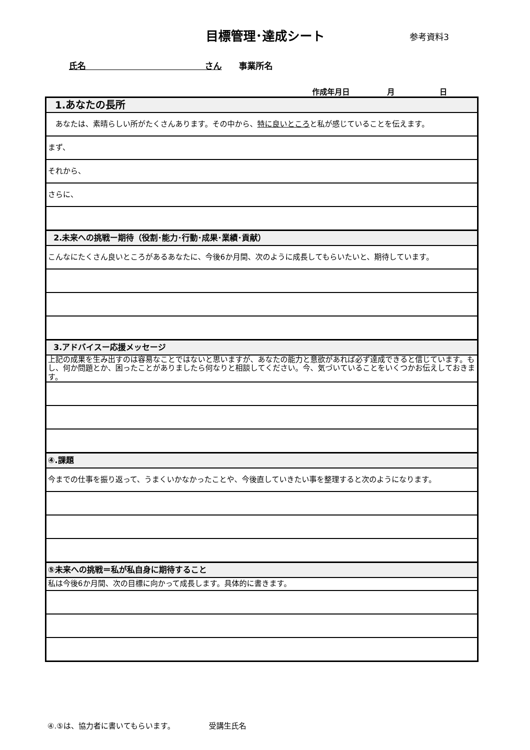目標管理･達成シート 参考資料3
氏名　　　　　　　　　　　　　　さん　　事業所名
作成年月日　　　　　月　　　　　　日
| 1.あなたの長所 |
| あなたは、素晴らしい所がたくさんあります。その中から、 特に良いところ と私が感じていることを伝えます。 |
| まず、 |
| それから、 |
| さらに、 |
| 2.未来への挑戦ー期待（役割･能力･行動･成果･業績･貢献） |
| こんなにたくさん良いところがあるあなたに、今後6か月間、次のように成長してもらいたいと、期待しています。 |
| 3.アドバイスー応援メッセージ |
| 上記の成果を生み出すのは容易なことではないと思いますが、あなたの能力と意欲があれば必ず達成できると信じています。もし、何か問題とか、困ったことがありましたら何なりと相談してください。今、気づいていることをいくつかお伝えしておきます。 |
| ④.課題 |
| 今までの仕事を振り返って、うまくいかなかったことや、今後直していきたい事を整理すると次のようになります。 |
| ⑤未来への挑戦＝私が私自身に期待すること |
| 私は今後6か月間、次の目標に向かって成長します。具体的に書きます。 |
④.⑤は、協力者に書いてもらいます。　　　　　受講生氏名